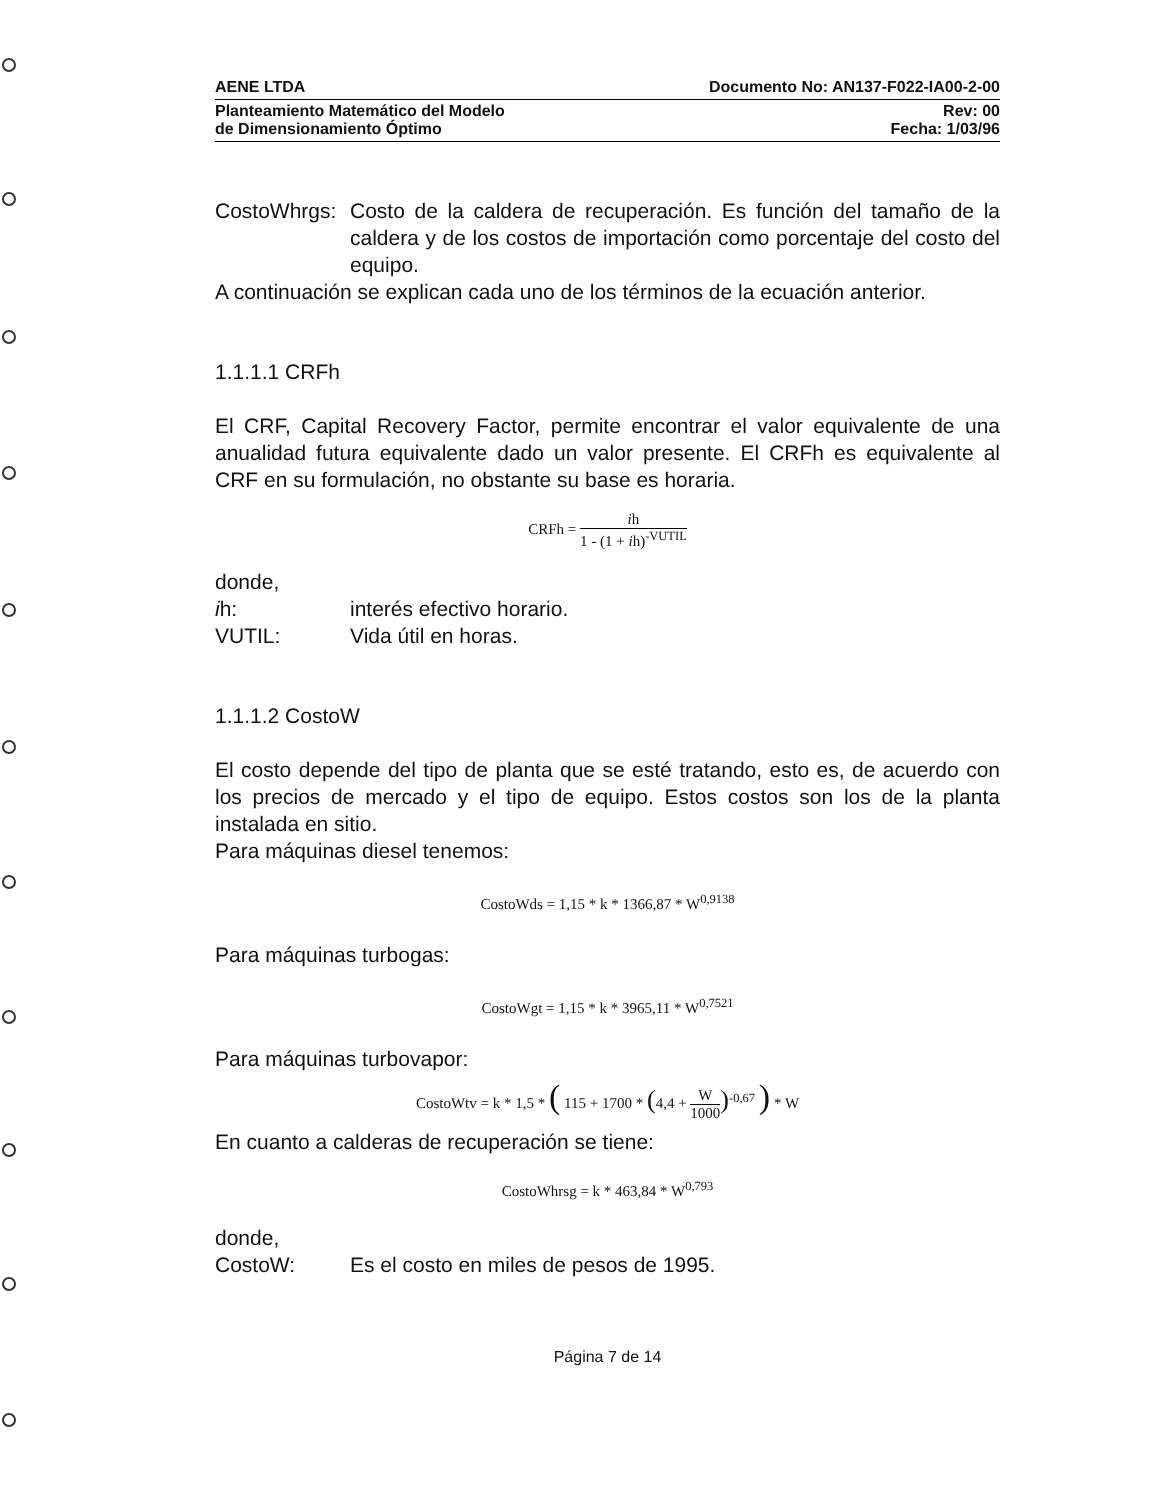AENE LTDA Documento No: AN137-F022-IA00-2-00
Planteamiento Matemático del Modelo
de Dimensionamiento Óptimo Rev: 00
Fecha: 1/03/96
CostoWhrgs:
Costo de la caldera de recuperación. Es función del tamaño de la caldera y de los costos de importación como porcentaje del costo del equipo.
A continuación se explican cada uno de los términos de la ecuación anterior.
1.1.1.1 CRFh
El CRF, Capital Recovery Factor, permite encontrar el valor equivalente de una anualidad futura equivalente dado un valor presente. El CRFh es equivalente al CRF en su formulación, no obstante su base es horaria.
CRFh = ih 1 - (1 + ih)<sup>-VUTIL</sup>
donde,
ih: interés efectivo horario.
VUTIL: Vida útil en horas.
1.1.1.2 CostoW
El costo depende del tipo de planta que se esté tratando, esto es, de acuerdo con los precios de mercado y el tipo de equipo. Estos costos son los de la planta instalada en sitio.
Para máquinas diesel tenemos:
CostoWds = 1,15 * k * 1366,87 * W<sup>0,9138</sup>
Para máquinas turbogas:
CostoWgt = 1,15 * k * 3965,11 * W<sup>0,7521</sup>
Para máquinas turbovapor:
CostoWtv = k * 1,5 * ( 115 + 1700 * (4,4 + W 1000)<sup>-0,67</sup> ) * W
En cuanto a calderas de recuperación se tiene:
CostoWhrsg = k * 463,84 * W<sup>0,793</sup>
donde,
CostoW: Es el costo en miles de pesos de 1995.
Página 7 de 14